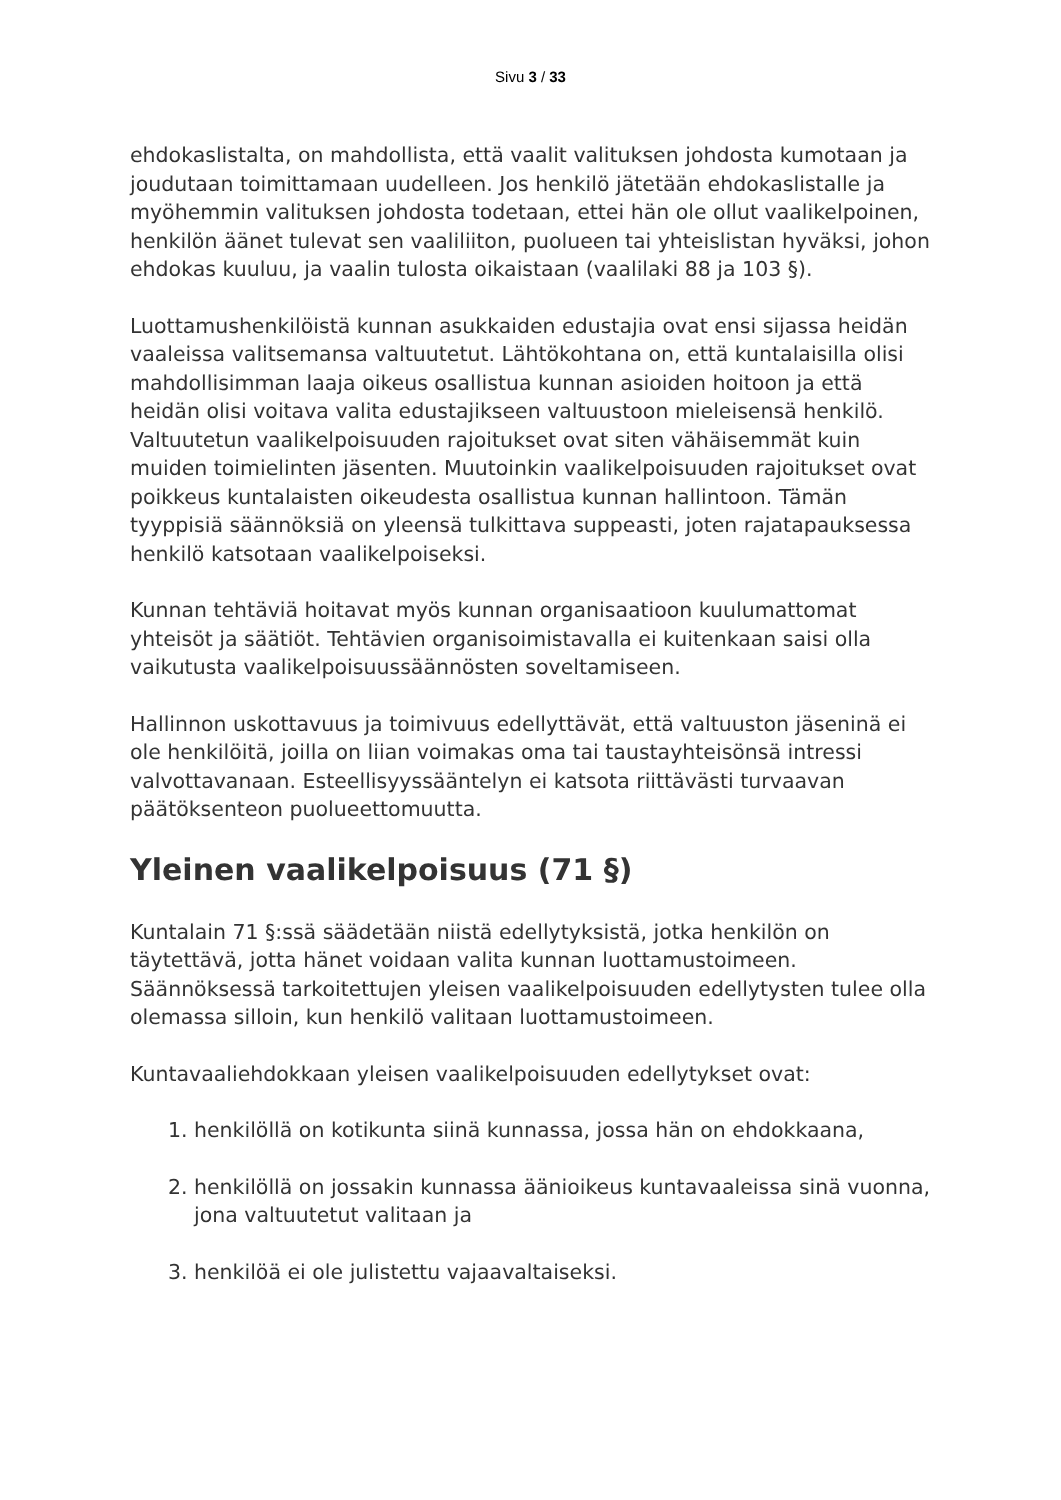Sivu 3 / 33
ehdokaslistalta, on mahdollista, että vaalit valituksen johdosta kumotaan ja joudutaan toimittamaan uudelleen. Jos henkilö jätetään ehdokaslistalle ja myöhemmin valituksen johdosta todetaan, ettei hän ole ollut vaalikelpoinen, henkilön äänet tulevat sen vaaliliiton, puolueen tai yhteislistan hyväksi, johon ehdokas kuuluu, ja vaalin tulosta oikaistaan (vaalilaki 88 ja 103 §).
Luottamushenkilöistä kunnan asukkaiden edustajia ovat ensi sijassa heidän vaaleissa valitsemansa valtuutetut. Lähtökohtana on, että kuntalaisilla olisi mahdollisimman laaja oikeus osallistua kunnan asioiden hoitoon ja että heidän olisi voitava valita edustajikseen valtuustoon mieleisensä henkilö. Valtuutetun vaalikelpoisuuden rajoitukset ovat siten vähäisemmät kuin muiden toimielinten jäsenten. Muutoinkin vaalikelpoisuuden rajoitukset ovat poikkeus kuntalaisten oikeudesta osallistua kunnan hallintoon. Tämän tyyppisiä säännöksiä on yleensä tulkittava suppeasti, joten rajatapauksessa henkilö katsotaan vaalikelpoiseksi.
Kunnan tehtäviä hoitavat myös kunnan organisaatioon kuulumattomat yhteisöt ja säätiöt. Tehtävien organisoimistavalla ei kuitenkaan saisi olla vaikutusta vaalikelpoisuussäännösten soveltamiseen.
Hallinnon uskottavuus ja toimivuus edellyttävät, että valtuuston jäseninä ei ole henkilöitä, joilla on liian voimakas oma tai taustayhteisönsä intressi valvottavanaan. Esteellisyyssääntelyn ei katsota riittävästi turvaavan päätöksenteon puolueettomuutta.
Yleinen vaalikelpoisuus (71 §)
Kuntalain 71 §:ssä säädetään niistä edellytyksistä, jotka henkilön on täytettävä, jotta hänet voidaan valita kunnan luottamustoimeen. Säännöksessä tarkoitettujen yleisen vaalikelpoisuuden edellytysten tulee olla olemassa silloin, kun henkilö valitaan luottamustoimeen.
Kuntavaaliehdokkaan yleisen vaalikelpoisuuden edellytykset ovat:
1. henkilöllä on kotikunta siinä kunnassa, jossa hän on ehdokkaana,
2. henkilöllä on jossakin kunnassa äänioikeus kuntavaaleissa sinä vuonna, jona valtuutetut valitaan ja
3. henkilöä ei ole julistettu vajaavaltaiseksi.